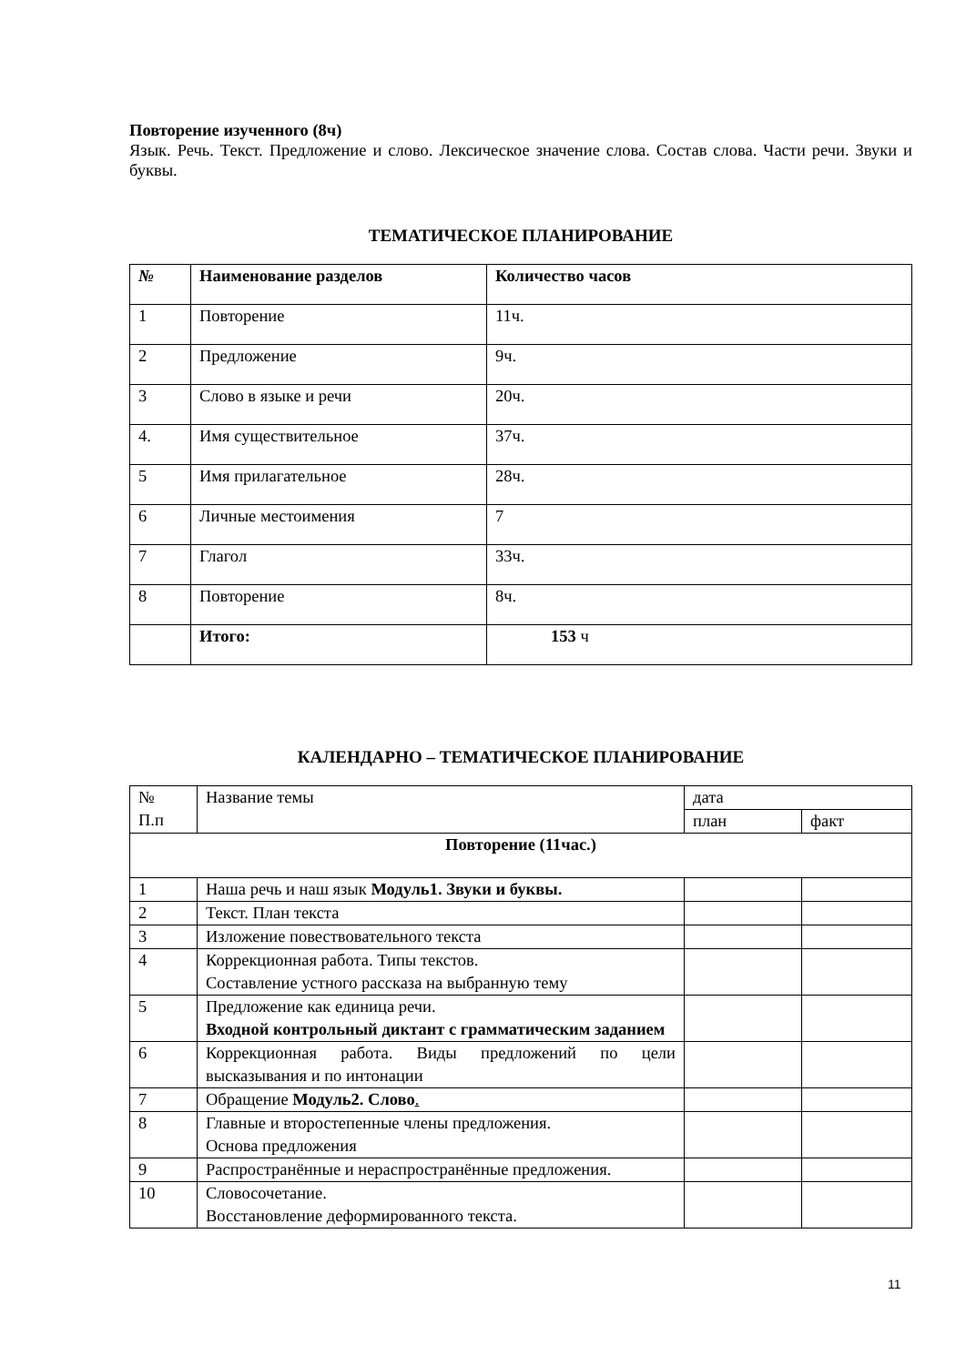Повторение изученного (8ч)
Язык. Речь. Текст. Предложение и слово. Лексическое значение слова. Состав слова. Части речи. Звуки и буквы.
ТЕМАТИЧЕСКОЕ ПЛАНИРОВАНИЕ
| № | Наименование разделов | Количество часов |
| --- | --- | --- |
| 1 | Повторение | 11ч. |
| 2 | Предложение | 9ч. |
| 3 | Слово в языке и речи | 20ч. |
| 4. | Имя существительное | 37ч. |
| 5 | Имя прилагательное | 28ч. |
| 6 | Личные местоимения | 7 |
| 7 | Глагол | 33ч. |
| 8 | Повторение | 8ч. |
| | Итого: | 153 ч |
КАЛЕНДАРНО – ТЕМАТИЧЕСКОЕ ПЛАНИРОВАНИЕ
| № П.п | Название темы | дата | |
| --- | --- | --- | --- |
| | | план | факт |
| Повторение (11час.) | | | |
| 1 | Наша речь и наш язык Модуль1. Звуки и буквы. | | |
| 2 | Текст. План текста | | |
| 3 | Изложение повествовательного текста | | |
| 4 | Коррекционная работа. Типы текстов. Составление устного рассказа на выбранную тему | | |
| 5 | Предложение как единица речи. Входной контрольный диктант с грамматическим заданием | | |
| 6 | Коррекционная работа. Виды предложений по цели высказывания и по интонации | | |
| 7 | Обращение Модуль2. Слово . | | |
| 8 | Главные и второстепенные члены предложения. Основа предложения | | |
| 9 | Распространённые и нераспространённые предложения. | | |
| 10 | Словосочетание. Восстановление деформированного текста. | | |
11